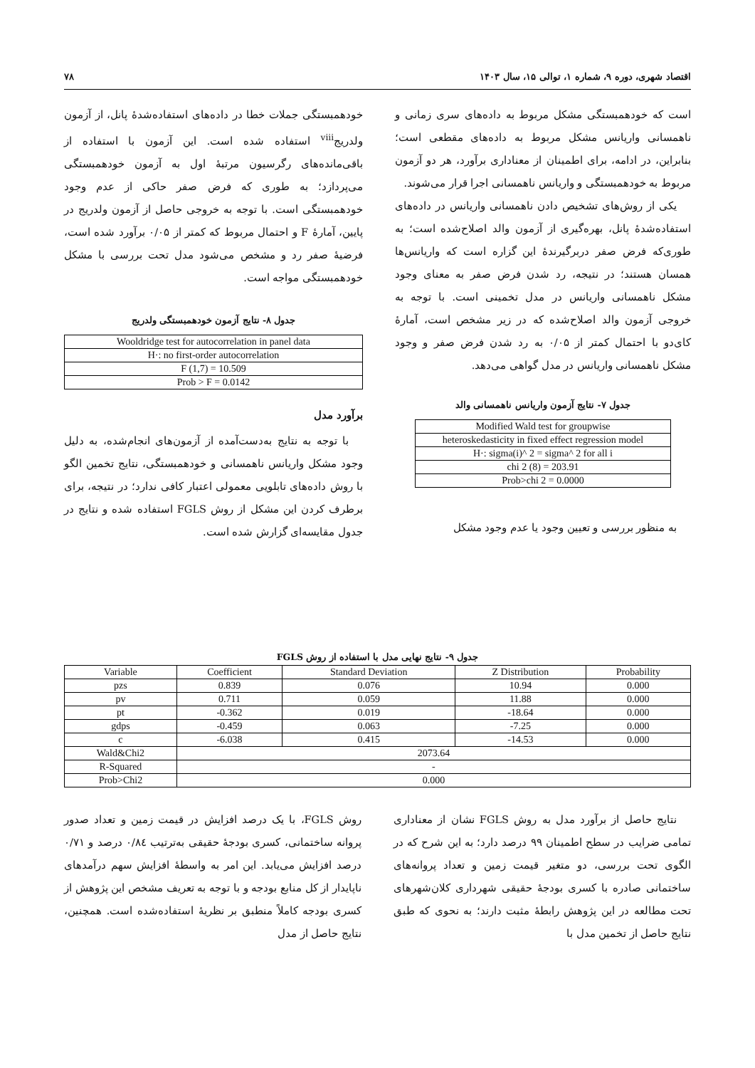اقتصاد شهری، دوره ۹، شماره ۱، توالی ۱۵، سال ۱۴۰۳ ۷۸
است که خودهمبستگی مشکل مربوط به داده‌های سری زمانی و ناهمسانی واریانس مشکل مربوط به داده‌های مقطعی است؛ بنابراین، در ادامه، برای اطمینان از معناداری برآورد، هر دو آزمون مربوط به خودهمبستگی و واریانس ناهمسانی اجرا قرار می‌شوند.
یکی از روش‌های تشخیص دادن ناهمسانی واریانس در داده‌های استفاده‌شدهٔ پانل، بهره‌گیری از آزمون والد اصلاح‌شده است؛ به طوری‌که فرض صفر دربرگیرندهٔ این گزاره است که واریانس‌ها همسان هستند؛ در نتیجه، رد شدن فرض صفر به معنای وجود مشکل ناهمسانی واریانس در مدل تخمینی است. با توجه به خروجی آزمون والد اصلاح‌شده که در زیر مشخص است، آمارهٔ کای‌دو با احتمال کمتر از ۰/۰۵ به رد شدن فرض صفر و وجود مشکل ناهمسانی واریانس در مدل گواهی می‌دهد.
جدول ۷- نتایج آزمون واریانس ناهمسانی والد
| Modified Wald test for groupwise |
| heteroskedasticity in fixed effect regression model |
| H·: sigma(i)^ 2 = sigma^ 2 for all i |
| chi 2 (8) = 203.91 |
| Prob>chi 2 = 0.0000 |
به منظور بررسی و تعیین وجود یا عدم وجود مشکل
خودهمبستگی جملات خطا در داده‌های استفاده‌شدهٔ پانل، از آزمون ولدریج<sup>viii</sup> استفاده شده است. این آزمون با استفاده از باقی‌مانده‌های رگرسیون مرتبهٔ اول به آزمون خودهمبستگی می‌پردازد؛ به طوری که فرض صفر حاکی از عدم وجود خودهمبستگی است. با توجه به خروجی حاصل از آزمون ولدریج در پایین، آمارهٔ F و احتمال مربوط که کمتر از ۰/۰۵ برآورد شده است، فرضیهٔ صفر رد و مشخص می‌شود مدل تحت بررسی با مشکل خودهمبستگی مواجه است.
جدول ۸- نتایج آزمون خودهمبستگی ولدریج
| Wooldridge test for autocorrelation in panel data |
| H·: no first-order autocorrelation |
| F (1,7) = 10.509 |
| Prob > F = 0.0142 |
برآورد مدل
با توجه به نتایج به‌دست‌آمده از آزمون‌های انجام‌شده، به دلیل وجود مشکل واریانس ناهمسانی و خودهمبستگی، نتایج تخمین الگو با روش داده‌های تابلویی معمولی اعتبار کافی ندارد؛ در نتیجه، برای برطرف کردن این مشکل از روش FGLS استفاده شده و نتایج در جدول مقایسه‌ای گزارش شده است.
جدول ۹- نتایج نهایی مدل با استفاده از روش FGLS
| Variable | Coefficient | Standard Deviation | Z Distribution | Probability |
| --- | --- | --- | --- | --- |
| pzs | 0.839 | 0.076 | 10.94 | 0.000 |
| pv | 0.711 | 0.059 | 11.88 | 0.000 |
| pt | -0.362 | 0.019 | -18.64 | 0.000 |
| gdps | -0.459 | 0.063 | -7.25 | 0.000 |
| c | -6.038 | 0.415 | -14.53 | 0.000 |
| Wald&Chi2 | 2073.64 | | | |
| R-Squared | - | | | |
| Prob>Chi2 | 0.000 | | | |
نتایج حاصل از برآورد مدل به روش FGLS نشان از معناداری تمامی ضرایب در سطح اطمینان ۹۹ درصد دارد؛ به این شرح که در الگوی تحت بررسی، دو متغیر قیمت زمین و تعداد پروانه‌های ساختمانی صادره با کسری بودجهٔ حقیقی شهرداری کلان‌شهرهای تحت مطالعه در این پژوهش رابطهٔ مثبت دارند؛ به نحوی که طبق نتایج حاصل از تخمین مدل با
روش FGLS، با یک درصد افزایش در قیمت زمین و تعداد صدور پروانه ساختمانی، کسری بودجهٔ حقیقی به‌ترتیب ۰/۸٤ درصد و ۰/۷۱ درصد افزایش می‌یابد. این امر به واسطهٔ افزایش سهم درآمدهای ناپایدار از کل منابع بودجه و با توجه به تعریف مشخص این پژوهش از کسری بودجه کاملاً منطبق بر نظریهٔ استفاده‌شده است. همچنین، نتایج حاصل از مدل